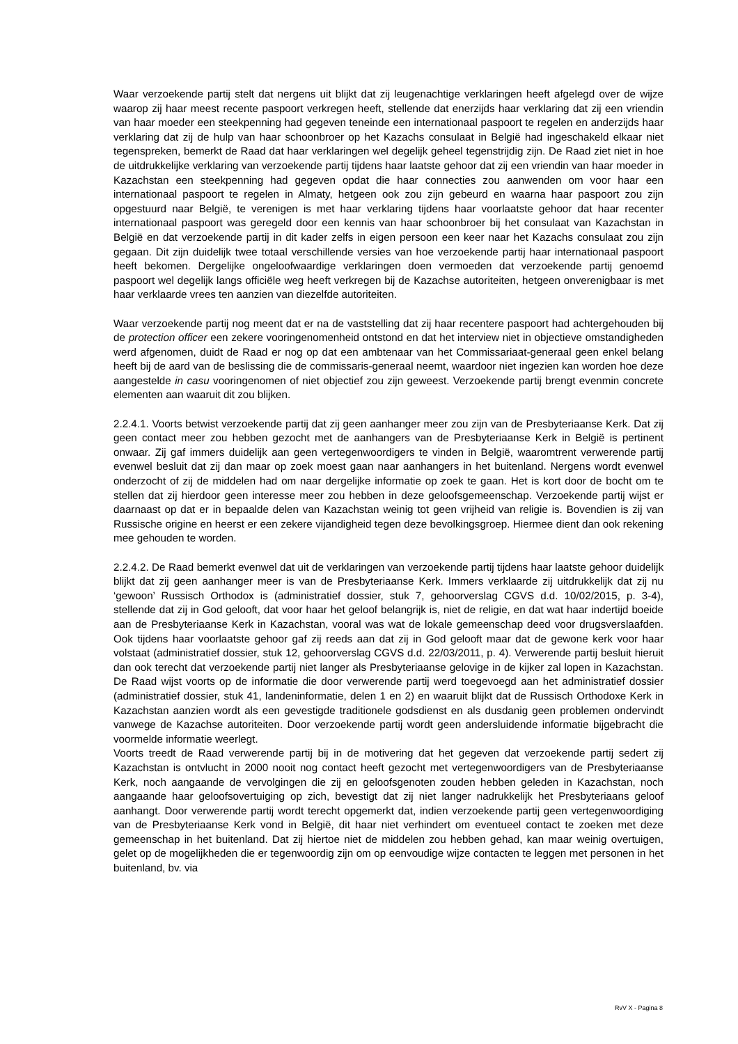Waar verzoekende partij stelt dat nergens uit blijkt dat zij leugenachtige verklaringen heeft afgelegd over de wijze waarop zij haar meest recente paspoort verkregen heeft, stellende dat enerzijds haar verklaring dat zij een vriendin van haar moeder een steekpenning had gegeven teneinde een internationaal paspoort te regelen en anderzijds haar verklaring dat zij de hulp van haar schoonbroer op het Kazachs consulaat in België had ingeschakeld elkaar niet tegenspreken, bemerkt de Raad dat haar verklaringen wel degelijk geheel tegenstrijdig zijn. De Raad ziet niet in hoe de uitdrukkelijke verklaring van verzoekende partij tijdens haar laatste gehoor dat zij een vriendin van haar moeder in Kazachstan een steekpenning had gegeven opdat die haar connecties zou aanwenden om voor haar een internationaal paspoort te regelen in Almaty, hetgeen ook zou zijn gebeurd en waarna haar paspoort zou zijn opgestuurd naar België, te verenigen is met haar verklaring tijdens haar voorlaatste gehoor dat haar recenter internationaal paspoort was geregeld door een kennis van haar schoonbroer bij het consulaat van Kazachstan in België en dat verzoekende partij in dit kader zelfs in eigen persoon een keer naar het Kazachs consulaat zou zijn gegaan. Dit zijn duidelijk twee totaal verschillende versies van hoe verzoekende partij haar internationaal paspoort heeft bekomen. Dergelijke ongeloofwaardige verklaringen doen vermoeden dat verzoekende partij genoemd paspoort wel degelijk langs officiële weg heeft verkregen bij de Kazachse autoriteiten, hetgeen onverenigbaar is met haar verklaarde vrees ten aanzien van diezelfde autoriteiten.
Waar verzoekende partij nog meent dat er na de vaststelling dat zij haar recentere paspoort had achtergehouden bij de protection officer een zekere vooringenomenheid ontstond en dat het interview niet in objectieve omstandigheden werd afgenomen, duidt de Raad er nog op dat een ambtenaar van het Commissariaat-generaal geen enkel belang heeft bij de aard van de beslissing die de commissaris-generaal neemt, waardoor niet ingezien kan worden hoe deze aangestelde in casu vooringenomen of niet objectief zou zijn geweest. Verzoekende partij brengt evenmin concrete elementen aan waaruit dit zou blijken.
2.2.4.1. Voorts betwist verzoekende partij dat zij geen aanhanger meer zou zijn van de Presbyteriaanse Kerk. Dat zij geen contact meer zou hebben gezocht met de aanhangers van de Presbyteriaanse Kerk in België is pertinent onwaar. Zij gaf immers duidelijk aan geen vertegenwoordigers te vinden in België, waaromtrent verwerende partij evenwel besluit dat zij dan maar op zoek moest gaan naar aanhangers in het buitenland. Nergens wordt evenwel onderzocht of zij de middelen had om naar dergelijke informatie op zoek te gaan. Het is kort door de bocht om te stellen dat zij hierdoor geen interesse meer zou hebben in deze geloofsgemeenschap. Verzoekende partij wijst er daarnaast op dat er in bepaalde delen van Kazachstan weinig tot geen vrijheid van religie is. Bovendien is zij van Russische origine en heerst er een zekere vijandigheid tegen deze bevolkingsgroep. Hiermee dient dan ook rekening mee gehouden te worden.
2.2.4.2. De Raad bemerkt evenwel dat uit de verklaringen van verzoekende partij tijdens haar laatste gehoor duidelijk blijkt dat zij geen aanhanger meer is van de Presbyteriaanse Kerk. Immers verklaarde zij uitdrukkelijk dat zij nu ‘gewoon’ Russisch Orthodox is (administratief dossier, stuk 7, gehoorverslag CGVS d.d. 10/02/2015, p. 3-4), stellende dat zij in God gelooft, dat voor haar het geloof belangrijk is, niet de religie, en dat wat haar indertijd boeide aan de Presbyteriaanse Kerk in Kazachstan, vooral was wat de lokale gemeenschap deed voor drugsverslaafden. Ook tijdens haar voorlaatste gehoor gaf zij reeds aan dat zij in God gelooft maar dat de gewone kerk voor haar volstaat (administratief dossier, stuk 12, gehoorverslag CGVS d.d. 22/03/2011, p. 4). Verwerende partij besluit hieruit dan ook terecht dat verzoekende partij niet langer als Presbyteriaanse gelovige in de kijker zal lopen in Kazachstan. De Raad wijst voorts op de informatie die door verwerende partij werd toegevoegd aan het administratief dossier (administratief dossier, stuk 41, landeninformatie, delen 1 en 2) en waaruit blijkt dat de Russisch Orthodoxe Kerk in Kazachstan aanzien wordt als een gevestigde traditionele godsdienst en als dusdanig geen problemen ondervindt vanwege de Kazachse autoriteiten. Door verzoekende partij wordt geen andersluidende informatie bijgebracht die voormelde informatie weerlegt.
Voorts treedt de Raad verwerende partij bij in de motivering dat het gegeven dat verzoekende partij sedert zij Kazachstan is ontvlucht in 2000 nooit nog contact heeft gezocht met vertegenwoordigers van de Presbyteriaanse Kerk, noch aangaande de vervolgingen die zij en geloofsgenoten zouden hebben geleden in Kazachstan, noch aangaande haar geloofsovertuiging op zich, bevestigt dat zij niet langer nadrukkelijk het Presbyteriaans geloof aanhangt. Door verwerende partij wordt terecht opgemerkt dat, indien verzoekende partij geen vertegenwoordiging van de Presbyteriaanse Kerk vond in België, dit haar niet verhindert om eventueel contact te zoeken met deze gemeenschap in het buitenland. Dat zij hiertoe niet de middelen zou hebben gehad, kan maar weinig overtuigen, gelet op de mogelijkheden die er tegenwoordig zijn om op eenvoudige wijze contacten te leggen met personen in het buitenland, bv. via
RvV X - Pagina 8